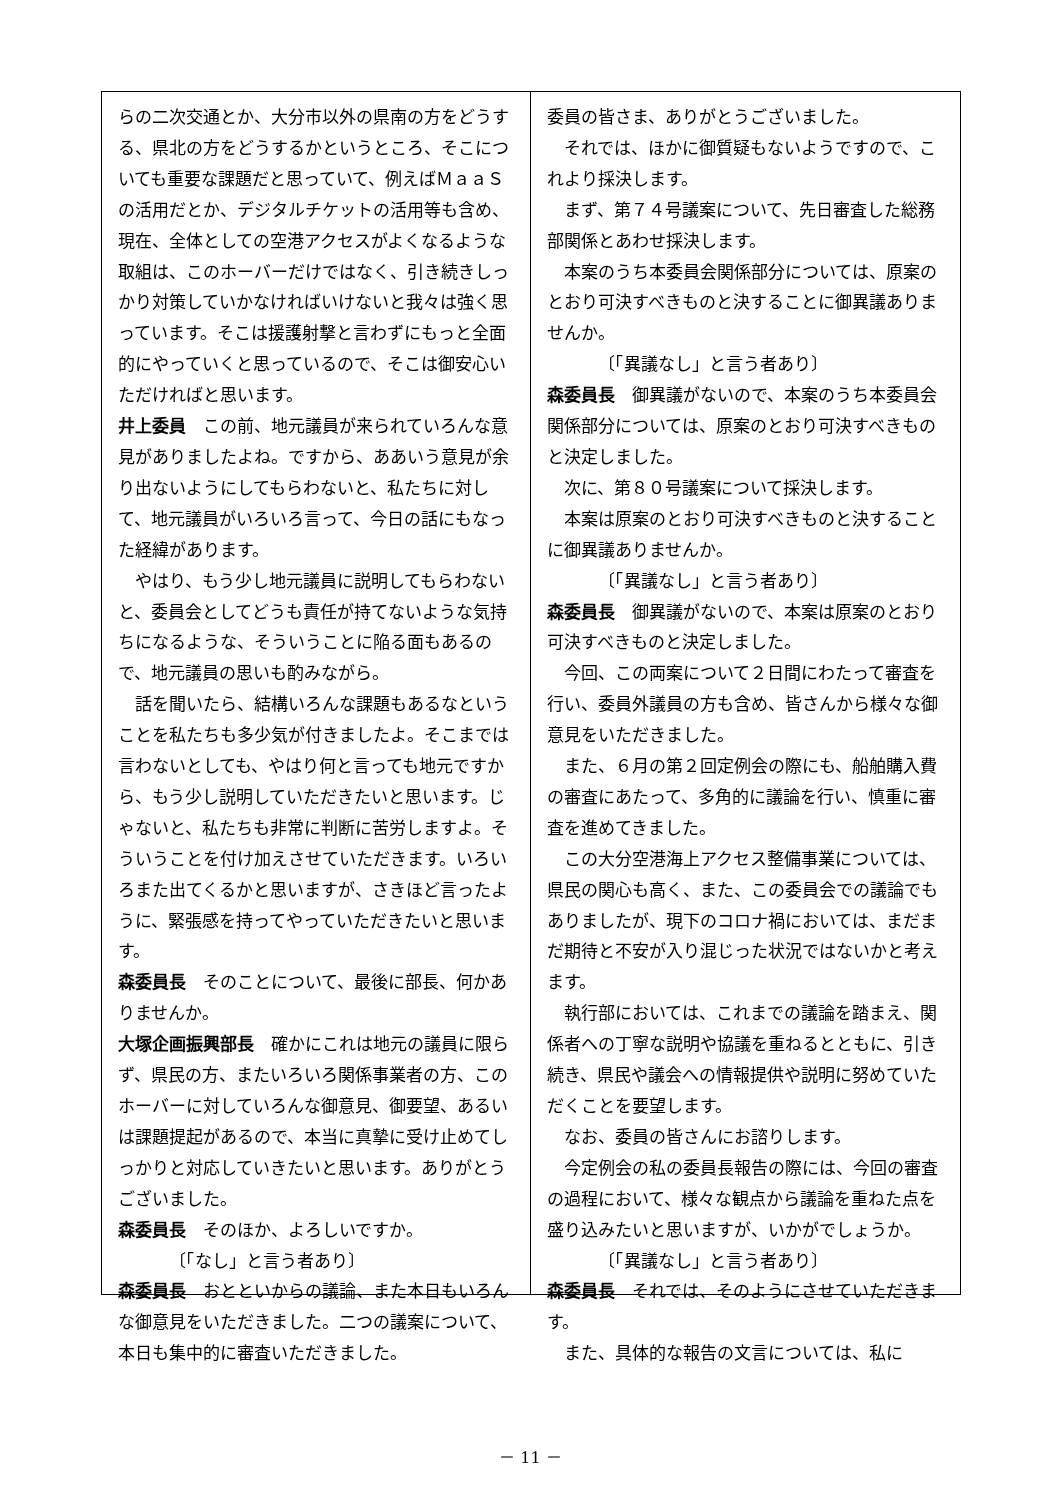らの二次交通とか、大分市以外の県南の方をどうする、県北の方をどうするかというところ、そこについても重要な課題だと思っていて、例えばＭａａＳの活用だとか、デジタルチケットの活用等も含め、現在、全体としての空港アクセスがよくなるような取組は、このホーバーだけではなく、引き続きしっかり対策していかなければいけないと我々は強く思っています。そこは援護射撃と言わずにもっと全面的にやっていくと思っているので、そこは御安心いただければと思います。
井上委員　この前、地元議員が来られていろんな意見がありましたよね。ですから、ああいう意見が余り出ないようにしてもらわないと、私たちに対して、地元議員がいろいろ言って、今日の話にもなった経緯があります。
やはり、もう少し地元議員に説明してもらわないと、委員会としてどうも責任が持てないような気持ちになるような、そういうことに陥る面もあるので、地元議員の思いも酌みながら。
話を聞いたら、結構いろんな課題もあるなということを私たちも多少気が付きましたよ。そこまでは言わないとしても、やはり何と言っても地元ですから、もう少し説明していただきたいと思います。じゃないと、私たちも非常に判断に苦労しますよ。そういうことを付け加えさせていただきます。いろいろまた出てくるかと思いますが、さきほど言ったように、緊張感を持ってやっていただきたいと思います。
森委員長　そのことについて、最後に部長、何かありませんか。
大塚企画振興部長　確かにこれは地元の議員に限らず、県民の方、またいろいろ関係事業者の方、このホーバーに対していろんな御意見、御要望、あるいは課題提起があるので、本当に真摯に受け止めてしっかりと対応していきたいと思います。ありがとうございました。
森委員長　そのほか、よろしいですか。
〔「なし」と言う者あり〕
森委員長　おとといからの議論、また本日もいろんな御意見をいただきました。二つの議案について、本日も集中的に審査いただきました。
委員の皆さま、ありがとうございました。
それでは、ほかに御質疑もないようですので、これより採決します。
まず、第７４号議案について、先日審査した総務部関係とあわせ採決します。
本案のうち本委員会関係部分については、原案のとおり可決すべきものと決することに御異議ありませんか。
〔「異議なし」と言う者あり〕
森委員長　御異議がないので、本案のうち本委員会関係部分については、原案のとおり可決すべきものと決定しました。
次に、第８０号議案について採決します。
本案は原案のとおり可決すべきものと決することに御異議ありませんか。
〔「異議なし」と言う者あり〕
森委員長　御異議がないので、本案は原案のとおり可決すべきものと決定しました。
今回、この両案について２日間にわたって審査を行い、委員外議員の方も含め、皆さんから様々な御意見をいただきました。
また、６月の第２回定例会の際にも、船舶購入費の審査にあたって、多角的に議論を行い、慎重に審査を進めてきました。
この大分空港海上アクセス整備事業については、県民の関心も高く、また、この委員会での議論でもありましたが、現下のコロナ禍においては、まだまだ期待と不安が入り混じった状況ではないかと考えます。
執行部においては、これまでの議論を踏まえ、関係者への丁寧な説明や協議を重ねるとともに、引き続き、県民や議会への情報提供や説明に努めていただくことを要望します。
なお、委員の皆さんにお諮りします。
今定例会の私の委員長報告の際には、今回の審査の過程において、様々な観点から議論を重ねた点を盛り込みたいと思いますが、いかがでしょうか。
〔「異議なし」と言う者あり〕
森委員長　それでは、そのようにさせていただきます。
また、具体的な報告の文言については、私に
－ 11 －